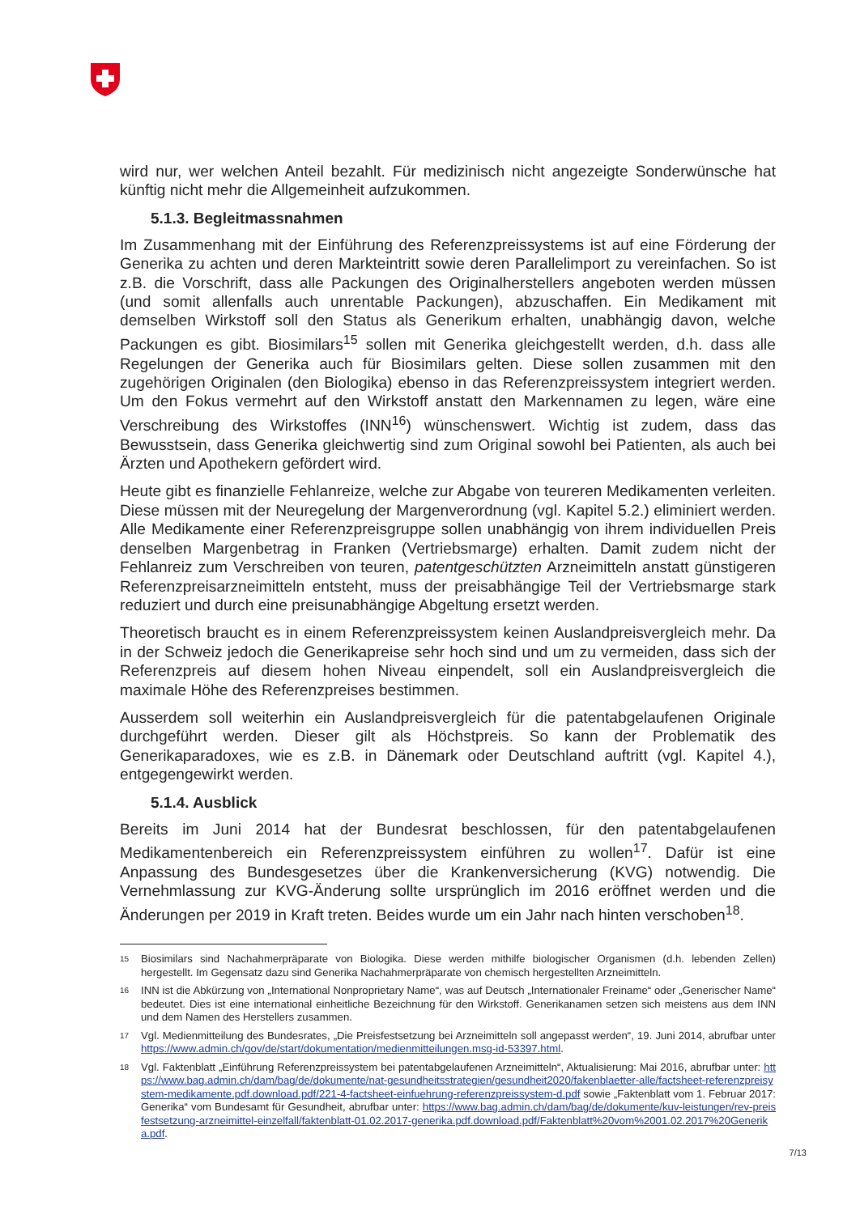wird nur, wer welchen Anteil bezahlt. Für medizinisch nicht angezeigte Sonderwünsche hat künftig nicht mehr die Allgemeinheit aufzukommen.
5.1.3. Begleitmassnahmen
Im Zusammenhang mit der Einführung des Referenzpreissystems ist auf eine Förderung der Generika zu achten und deren Markteintritt sowie deren Parallelimport zu vereinfachen. So ist z.B. die Vorschrift, dass alle Packungen des Originalherstellers angeboten werden müssen (und somit allenfalls auch unrentable Packungen), abzuschaffen. Ein Medikament mit demselben Wirkstoff soll den Status als Generikum erhalten, unabhängig davon, welche Packungen es gibt. Biosimilars<sup>15</sup> sollen mit Generika gleichgestellt werden, d.h. dass alle Regelungen der Generika auch für Biosimilars gelten. Diese sollen zusammen mit den zugehörigen Originalen (den Biologika) ebenso in das Referenzpreissystem integriert werden. Um den Fokus vermehrt auf den Wirkstoff anstatt den Markennamen zu legen, wäre eine Verschreibung des Wirkstoffes (INN<sup>16</sup>) wünschenswert. Wichtig ist zudem, dass das Bewusstsein, dass Generika gleichwertig sind zum Original sowohl bei Patienten, als auch bei Ärzten und Apothekern gefördert wird.
Heute gibt es finanzielle Fehlanreize, welche zur Abgabe von teureren Medikamenten verleiten. Diese müssen mit der Neuregelung der Margenverordnung (vgl. Kapitel 5.2.) eliminiert werden. Alle Medikamente einer Referenzpreisgruppe sollen unabhängig von ihrem individuellen Preis denselben Margenbetrag in Franken (Vertriebsmarge) erhalten. Damit zudem nicht der Fehlanreiz zum Verschreiben von teuren, patentgeschützten Arzneimitteln anstatt günstigeren Referenzpreisarzneimitteln entsteht, muss der preisabhängige Teil der Vertriebsmarge stark reduziert und durch eine preisunabhängige Abgeltung ersetzt werden.
Theoretisch braucht es in einem Referenzpreissystem keinen Auslandpreisvergleich mehr. Da in der Schweiz jedoch die Generikapreise sehr hoch sind und um zu vermeiden, dass sich der Referenzpreis auf diesem hohen Niveau einpendelt, soll ein Auslandpreisvergleich die maximale Höhe des Referenzpreises bestimmen.
Ausserdem soll weiterhin ein Auslandpreisvergleich für die patentabgelaufenen Originale durchgeführt werden. Dieser gilt als Höchstpreis. So kann der Problematik des Generikaparadoxes, wie es z.B. in Dänemark oder Deutschland auftritt (vgl. Kapitel 4.), entgegengewirkt werden.
5.1.4. Ausblick
Bereits im Juni 2014 hat der Bundesrat beschlossen, für den patentabgelaufenen Medikamentenbereich ein Referenzpreissystem einführen zu wollen<sup>17</sup>. Dafür ist eine Anpassung des Bundesgesetzes über die Krankenversicherung (KVG) notwendig. Die Vernehmlassung zur KVG-Änderung sollte ursprünglich im 2016 eröffnet werden und die Änderungen per 2019 in Kraft treten. Beides wurde um ein Jahr nach hinten verschoben<sup>18</sup>.
15 Biosimilars sind Nachahmerpräparate von Biologika. Diese werden mithilfe biologischer Organismen (d.h. lebenden Zellen) hergestellt. Im Gegensatz dazu sind Generika Nachahmerpräparate von chemisch hergestellten Arzneimitteln.
16 INN ist die Abkürzung von „International Nonproprietary Name“, was auf Deutsch „Internationaler Freiname“ oder „Generischer Name“ bedeutet. Dies ist eine international einheitliche Bezeichnung für den Wirkstoff. Generikanamen setzen sich meistens aus dem INN und dem Namen des Herstellers zusammen.
17 Vgl. Medienmitteilung des Bundesrates, „Die Preisfestsetzung bei Arzneimitteln soll angepasst werden“, 19. Juni 2014, abrufbar unter https://www.admin.ch/gov/de/start/dokumentation/medienmitteilungen.msg-id-53397.html.
18 Vgl. Faktenblatt „Einführung Referenzpreissystem bei patentabgelaufenen Arzneimitteln“, Aktualisierung: Mai 2016, abrufbar unter: https://www.bag.admin.ch/dam/bag/de/dokumente/nat-gesundheitsstrategien/gesundheit2020/fakenblaetter-alle/factsheet-referenzpreisystem-medikamente.pdf.download.pdf/221-4-factsheet-einfuehrung-referenzpreissystem-d.pdf sowie „Faktenblatt vom 1. Februar 2017: Generika“ vom Bundesamt für Gesundheit, abrufbar unter: https://www.bag.admin.ch/dam/bag/de/dokumente/kuv-leistungen/rev-preisfestsetzung-arzneimittel-einzelfall/faktenblatt-01.02.2017-generika.pdf.download.pdf/Faktenblatt%20vom%2001.02.2017%20Generika.pdf.
7/13